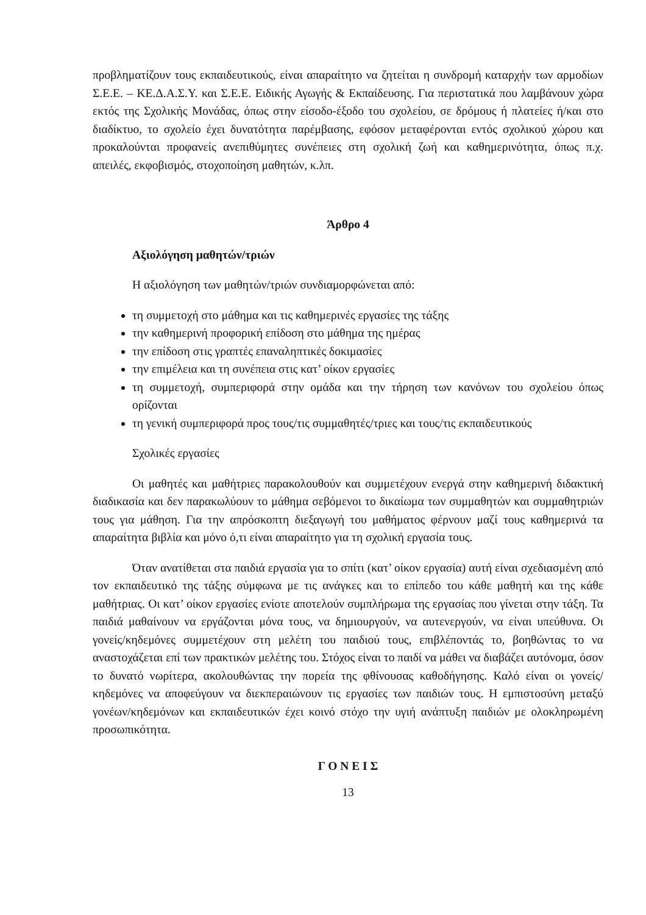προβληματίζουν τους εκπαιδευτικούς, είναι απαραίτητο να ζητείται η συνδρομή καταρχήν των αρμοδίων Σ.Ε.Ε. – ΚΕ.Δ.Α.Σ.Υ. και Σ.Ε.Ε. Ειδικής Αγωγής & Εκπαίδευσης. Για περιστατικά που λαμβάνουν χώρα εκτός της Σχολικής Μονάδας, όπως στην είσοδο-έξοδο του σχολείου, σε δρόμους ή πλατείες ή/και στο διαδίκτυο, το σχολείο έχει δυνατότητα παρέμβασης, εφόσον μεταφέρονται εντός σχολικού χώρου και προκαλούνται προφανείς ανεπιθύμητες συνέπειες στη σχολική ζωή και καθημερινότητα, όπως π.χ. απειλές, εκφοβισμός, στοχοποίηση μαθητών, κ.λπ.
Άρθρο 4
Αξιολόγηση μαθητών/τριών
Η αξιολόγηση των μαθητών/τριών συνδιαμορφώνεται από:
τη συμμετοχή στο μάθημα και τις καθημερινές εργασίες της τάξης
την καθημερινή προφορική επίδοση στο μάθημα της ημέρας
την επίδοση στις γραπτές επαναληπτικές δοκιμασίες
την επιμέλεια και τη συνέπεια στις κατ’ οίκον εργασίες
τη συμμετοχή, συμπεριφορά στην ομάδα και την τήρηση των κανόνων του σχολείου όπως ορίζονται
τη γενική συμπεριφορά προς τους/τις συμμαθητές/τριες και τους/τις εκπαιδευτικούς
Σχολικές εργασίες
Οι μαθητές και μαθήτριες παρακολουθούν και συμμετέχουν ενεργά στην καθημερινή διδακτική διαδικασία και δεν παρακωλύουν το μάθημα σεβόμενοι το δικαίωμα των συμμαθητών και συμμαθητριών τους για μάθηση. Για την απρόσκοπτη διεξαγωγή του μαθήματος φέρνουν μαζί τους καθημερινά τα απαραίτητα βιβλία και μόνο ό,τι είναι απαραίτητο για τη σχολική εργασία τους.
Όταν ανατίθεται στα παιδιά εργασία για το σπίτι (κατ’ οίκον εργασία) αυτή είναι σχεδιασμένη από τον εκπαιδευτικό της τάξης σύμφωνα με τις ανάγκες και το επίπεδο του κάθε μαθητή και της κάθε μαθήτριας. Οι κατ’ οίκον εργασίες ενίοτε αποτελούν συμπλήρωμα της εργασίας που γίνεται στην τάξη. Τα παιδιά μαθαίνουν να εργάζονται μόνα τους, να δημιουργούν, να αυτενεργούν, να είναι υπεύθυνα. Οι γονείς/κηδεμόνες συμμετέχουν στη μελέτη του παιδιού τους, επιβλέποντάς το, βοηθώντας το να αναστοχάζεται επί των πρακτικών μελέτης του. Στόχος είναι το παιδί να μάθει να διαβάζει αυτόνομα, όσον το δυνατό νωρίτερα, ακολουθώντας την πορεία της φθίνουσας καθοδήγησης. Καλό είναι οι γονείς/κηδεμόνες να αποφεύγουν να διεκπεραιώνουν τις εργασίες των παιδιών τους. Η εμπιστοσύνη μεταξύ γονέων/κηδεμόνων και εκπαιδευτικών έχει κοινό στόχο την υγιή ανάπτυξη παιδιών με ολοκληρωμένη προσωπικότητα.
Γ Ο Ν Ε Ι Σ
13